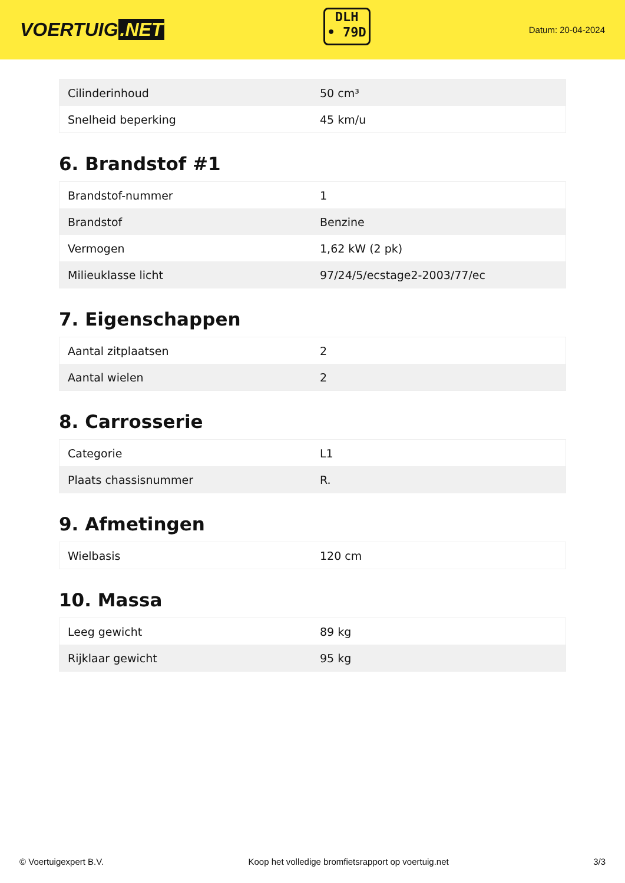VOERTUIG.NET
DLH
• 79D
Datum: 20-04-2024
| Cilinderinhoud | 50 cm³ |
| Snelheid beperking | 45 km/u |
6. Brandstof #1
| Brandstof-nummer | 1 |
| Brandstof | Benzine |
| Vermogen | 1,62 kW (2 pk) |
| Milieuklasse licht | 97/24/5/ecstage2-2003/77/ec |
7. Eigenschappen
| Aantal zitplaatsen | 2 |
| Aantal wielen | 2 |
8. Carrosserie
| Categorie | L1 |
| Plaats chassisnummer | R. |
9. Afmetingen
| Wielbasis | 120 cm |
10. Massa
| Leeg gewicht | 89 kg |
| Rijklaar gewicht | 95 kg |
© Voertuigexpert B.V. Koop het volledige bromfietsrapport op voertuig.net 3/3